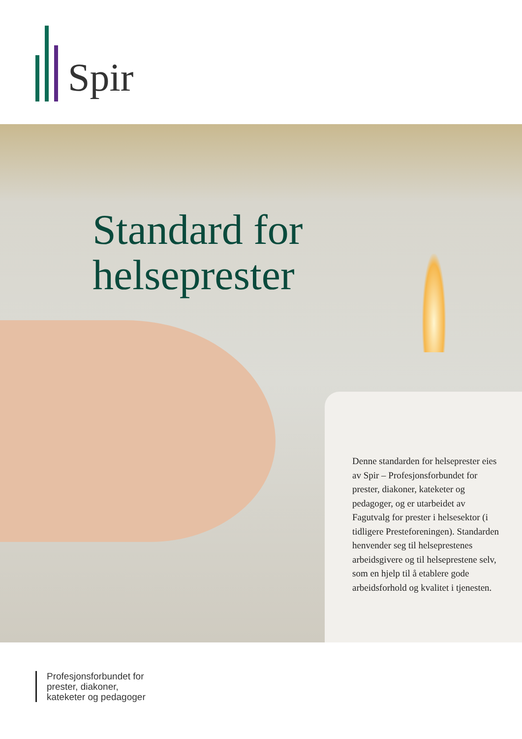Spir
Standard for
helseprester
Denne standarden for helseprester eies av Spir – Profesjonsforbundet for prester, diakoner, kateketer og pedagoger, og er utarbeidet av Fagutvalg for prester i helsesektor (i tidligere Presteforeningen). Standarden henvender seg til helseprestenes arbeidsgivere og til helseprestene selv, som en hjelp til å etablere gode arbeidsforhold og kvalitet i tjenesten.
Profesjonsforbundet for
prester, diakoner,
kateketer og pedagoger